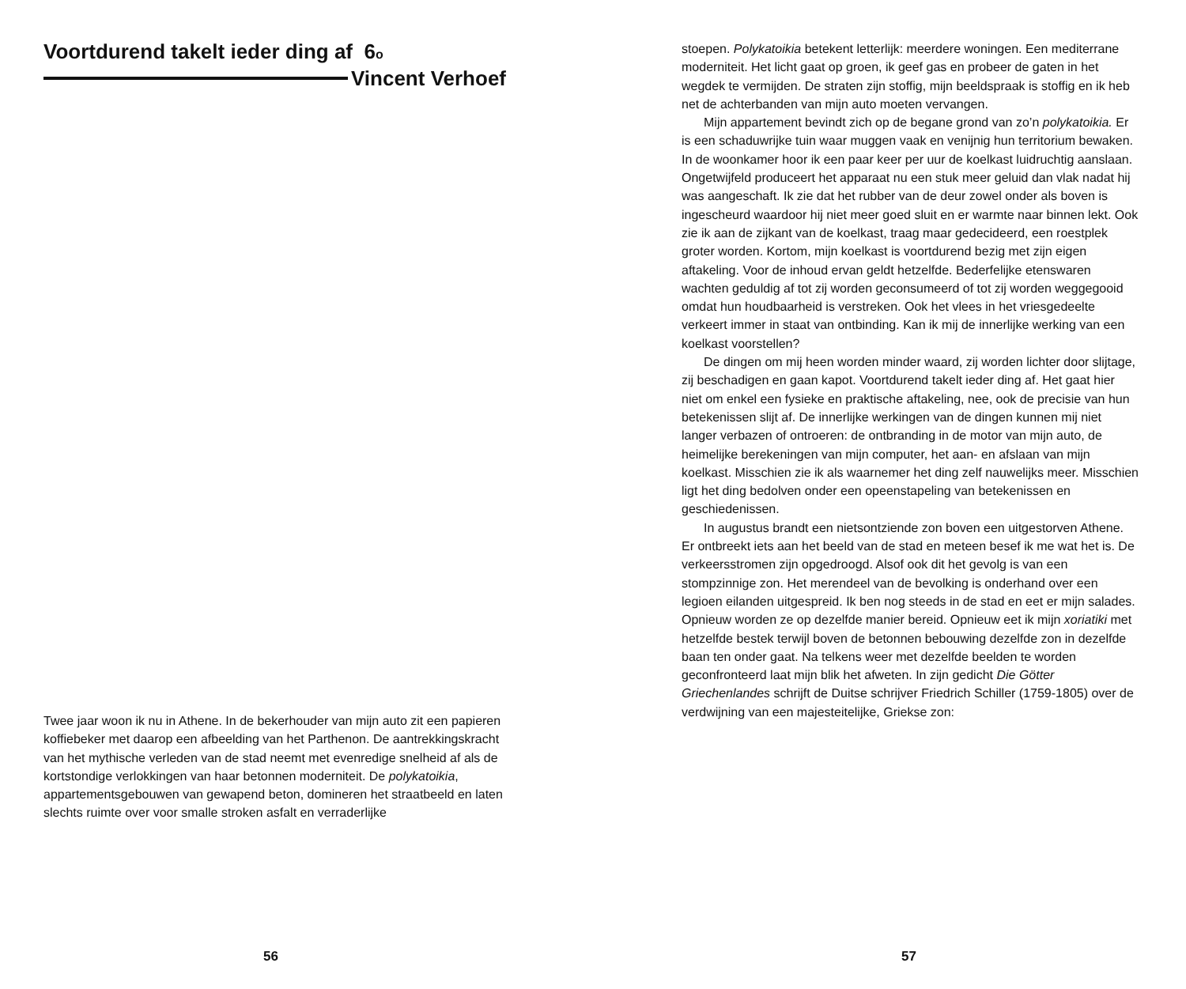Voortdurend takelt ieder ding af 6o
Vincent Verhoef
Twee jaar woon ik nu in Athene. In de bekerhouder van mijn auto zit een papieren koffiebeker met daarop een afbeelding van het Parthenon. De aantrekkingskracht van het mythische verleden van de stad neemt met evenredige snelheid af als de kortstondige verlokkingen van haar betonnen moderniteit. De polykatoikia, appartementsgebouwen van gewapend beton, domineren het straatbeeld en laten slechts ruimte over voor smalle stroken asfalt en verraderlijke
56
stoepen. Polykatoikia betekent letterlijk: meerdere woningen. Een mediterrane moderniteit. Het licht gaat op groen, ik geef gas en probeer de gaten in het wegdek te vermijden. De straten zijn stoffig, mijn beeldspraak is stoffig en ik heb net de achterbanden van mijn auto moeten vervangen.
Mijn appartement bevindt zich op de begane grond van zo’n polykatoikia. Er is een schaduwrijke tuin waar muggen vaak en venijnig hun territorium bewaken. In de woonkamer hoor ik een paar keer per uur de koelkast luidruchtig aanslaan. Ongetwijfeld produceert het apparaat nu een stuk meer geluid dan vlak nadat hij was aangeschaft. Ik zie dat het rubber van de deur zowel onder als boven is ingescheurd waardoor hij niet meer goed sluit en er warmte naar binnen lekt. Ook zie ik aan de zijkant van de koelkast, traag maar gedecideerd, een roestplek groter worden. Kortom, mijn koelkast is voortdurend bezig met zijn eigen aftakeling. Voor de inhoud ervan geldt hetzelfde. Bederfelijke etenswaren wachten geduldig af tot zij worden geconsumeerd of tot zij worden weggegooid omdat hun houdbaarheid is verstreken. Ook het vlees in het vriesgedeelte verkeert immer in staat van ontbinding. Kan ik mij de innerlijke werking van een koelkast voorstellen?
De dingen om mij heen worden minder waard, zij worden lichter door slijtage, zij beschadigen en gaan kapot. Voortdurend takelt ieder ding af. Het gaat hier niet om enkel een fysieke en praktische aftakeling, nee, ook de precisie van hun betekenissen slijt af. De innerlijke werkingen van de dingen kunnen mij niet langer verbazen of ontroeren: de ontbranding in de motor van mijn auto, de heimelijke berekeningen van mijn computer, het aan- en afslaan van mijn koelkast. Misschien zie ik als waarnemer het ding zelf nauwelijks meer. Misschien ligt het ding bedolven onder een opeenstapeling van betekenissen en geschiedenissen.
In augustus brandt een nietsontziende zon boven een uitgestorven Athene. Er ontbreekt iets aan het beeld van de stad en meteen besef ik me wat het is. De verkeersstromen zijn opgedroogd. Alsof ook dit het gevolg is van een stompzinnige zon. Het merendeel van de bevolking is onderhand over een legioen eilanden uitgespreid. Ik ben nog steeds in de stad en eet er mijn salades. Opnieuw worden ze op dezelfde manier bereid. Opnieuw eet ik mijn xoriatiki met hetzelfde bestek terwijl boven de betonnen bebouwing dezelfde zon in dezelfde baan ten onder gaat. Na telkens weer met dezelfde beelden te worden geconfronteerd laat mijn blik het afweten. In zijn gedicht Die Götter Griechenlandes schrijft de Duitse schrijver Friedrich Schiller (1759-1805) over de verdwijning van een majesteitelijke, Griekse zon:
57